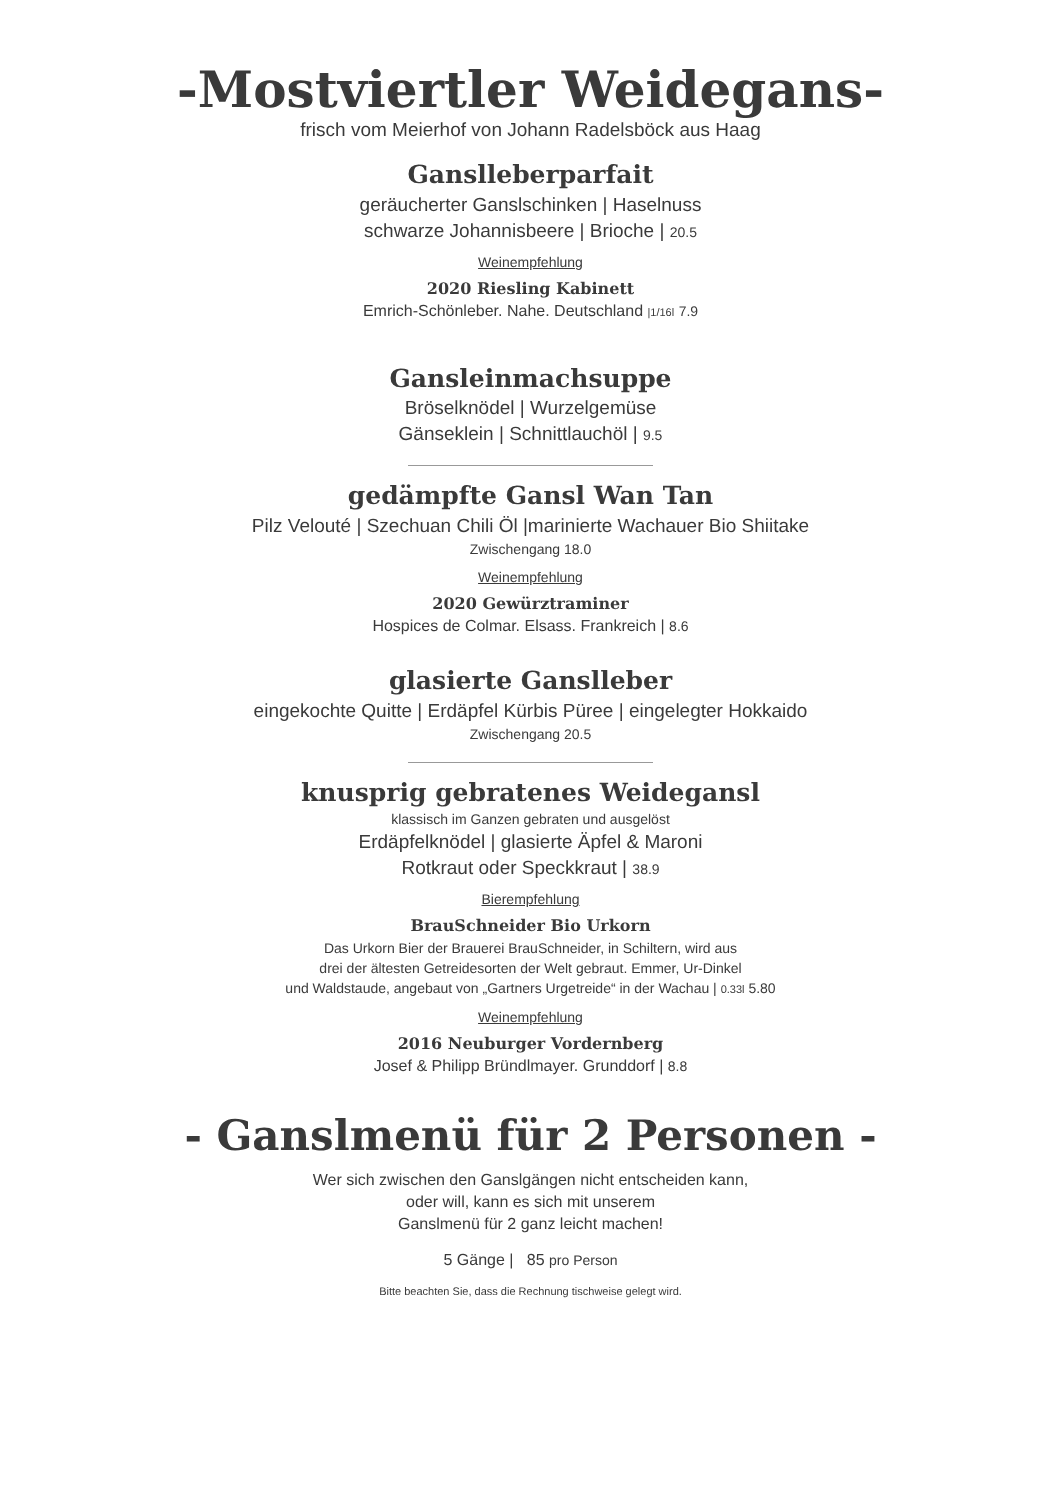-Mostviertler Weidegans-
frisch vom Meierhof von Johann Radelsböck aus Haag
Ganslleberparfait
geräucherter Ganslschinken | Haselnuss
schwarze Johannisbeere | Brioche | 20.5
Weinempfehlung
2020 Riesling Kabinett
Emrich-Schönleber. Nahe. Deutschland |1/16l 7.9
Gansleinmachsuppe
Bröselknödel | Wurzelgemüse
Gänseklein | Schnittlauchöl | 9.5
gedämpfte Gansl Wan Tan
Pilz Velouté | Szechuan Chili Öl |marinierte Wachauer Bio Shiitake
Zwischengang 18.0
Weinempfehlung
2020 Gewürztraminer
Hospices de Colmar. Elsass. Frankreich | 8.6
glasierte Ganslleber
eingekochte Quitte | Erdäpfel Kürbis Püree | eingelegter Hokkaido
Zwischengang 20.5
knusprig gebratenes Weidegansl
klassisch im Ganzen gebraten und ausgelöst
Erdäpfelknödel | glasierte Äpfel & Maroni
Rotkraut oder Speckkraut | 38.9
Bierempfehlung
BrauSchneider Bio Urkorn
Das Urkorn Bier der Brauerei BrauSchneider, in Schiltern, wird aus
drei der ältesten Getreidesorten der Welt gebraut. Emmer, Ur-Dinkel
und Waldstaude, angebaut von „Gartners Urgetreide“ in der Wachau | 0.33l 5.80
Weinempfehlung
2016 Neuburger Vordernberg
Josef & Philipp Bründlmayer. Grunddorf | 8.8
- Ganslmenü für 2 Personen -
Wer sich zwischen den Ganslgängen nicht entscheiden kann,
oder will, kann es sich mit unserem
Ganslmenü für 2 ganz leicht machen!
5 Gänge | 85 pro Person
Bitte beachten Sie, dass die Rechnung tischweise gelegt wird.